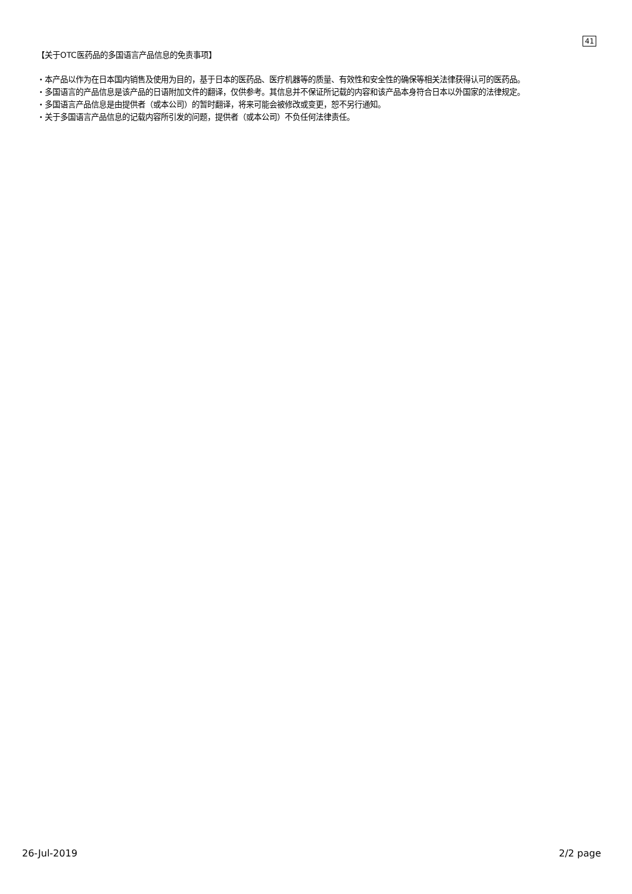41
【关于OTC医药品的多国语言产品信息的免责事项】
・本产品以作为在日本国内销售及使用为目的，基于日本的医药品、医疗机器等的质量、有效性和安全性的确保等相关法律获得认可的医药品。
・多国语言的产品信息是该产品的日语附加文件的翻译，仅供参考。其信息并不保证所记载的内容和该产品本身符合日本以外国家的法律规定。
・多国语言产品信息是由提供者（或本公司）的暂时翻译，将来可能会被修改或变更，恕不另行通知。
・关于多国语言产品信息的记载内容所引发的问题，提供者（或本公司）不负任何法律责任。
26-Jul-2019 2/2 page